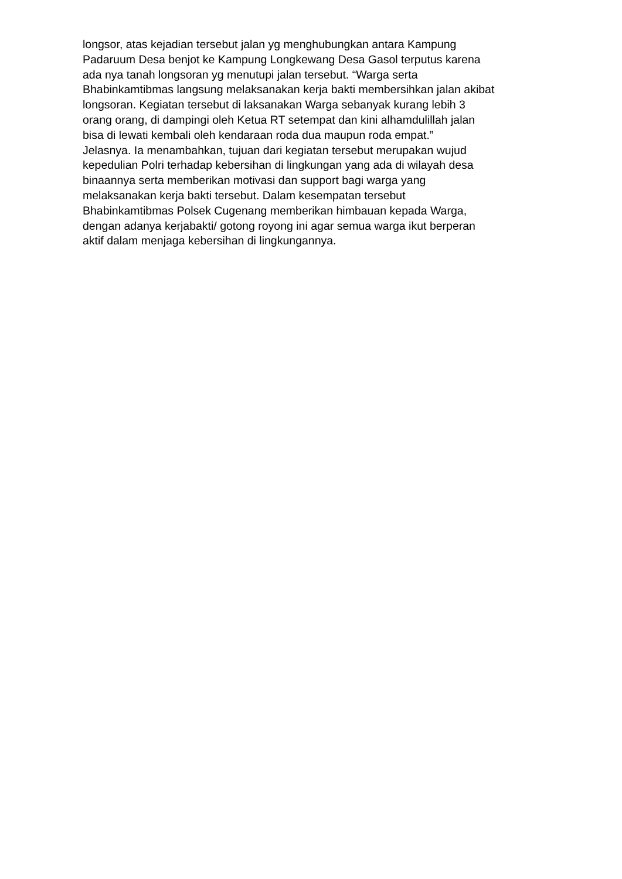longsor, atas kejadian tersebut jalan yg menghubungkan antara Kampung
Padaruum Desa benjot ke Kampung Longkewang Desa Gasol terputus karena
ada nya tanah longsoran yg menutupi jalan tersebut. “Warga serta
Bhabinkamtibmas langsung melaksanakan kerja bakti membersihkan jalan akibat
longsoran. Kegiatan tersebut di laksanakan Warga sebanyak kurang lebih 3
orang orang, di dampingi oleh Ketua RT setempat dan kini alhamdulillah jalan
bisa di lewati kembali oleh kendaraan roda dua maupun roda empat.”
Jelasnya. Ia menambahkan, tujuan dari kegiatan tersebut merupakan wujud
kepedulian Polri terhadap kebersihan di lingkungan yang ada di wilayah desa
binaannya serta memberikan motivasi dan support bagi warga yang
melaksanakan kerja bakti tersebut. Dalam kesempatan tersebut
Bhabinkamtibmas Polsek Cugenang memberikan himbauan kepada Warga,
dengan adanya kerjabakti/ gotong royong ini agar semua warga ikut berperan
aktif dalam menjaga kebersihan di lingkungannya.